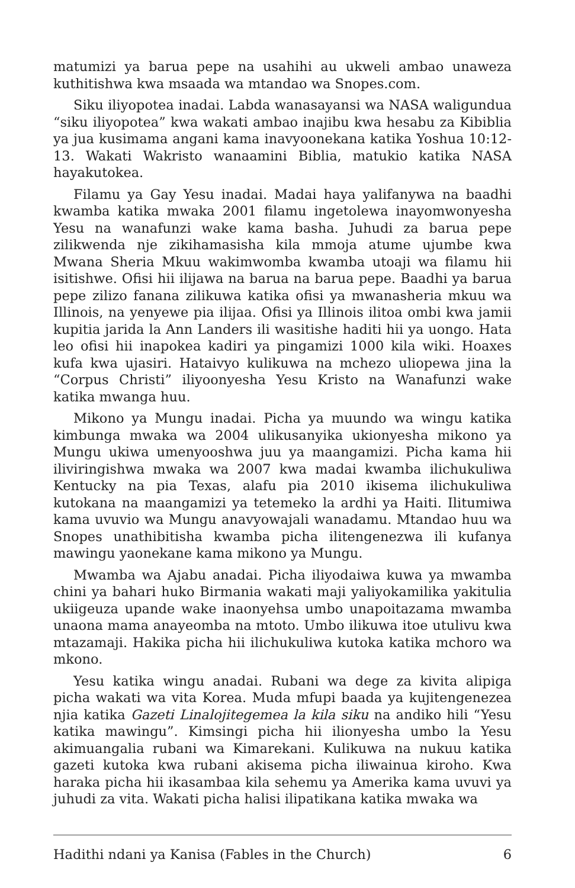matumizi ya barua pepe na usahihi au ukweli ambao unaweza kuthitishwa kwa msaada wa mtandao wa Snopes.com.
Siku iliyopotea inadai. Labda wanasayansi wa NASA waligundua “siku iliyopotea” kwa wakati ambao inajibu kwa hesabu za Kibiblia ya jua kusimama angani kama inavyoonekana katika Yoshua 10:12-13. Wakati Wakristo wanaamini Biblia, matukio katika NASA hayakutokea.
Filamu ya Gay Yesu inadai. Madai haya yalifanywa na baadhi kwamba katika mwaka 2001 filamu ingetolewa inayomwonyesha Yesu na wanafunzi wake kama basha. Juhudi za barua pepe zilikwenda nje zikihamasisha kila mmoja atume ujumbe kwa Mwana Sheria Mkuu wakimwomba kwamba utoaji wa filamu hii isitishwe. Ofisi hii ilijawa na barua na barua pepe. Baadhi ya barua pepe zilizo fanana zilikuwa katika ofisi ya mwanasheria mkuu wa Illinois, na yenyewe pia ilijaa. Ofisi ya Illinois ilitoa ombi kwa jamii kupitia jarida la Ann Landers ili wasitishe haditi hii ya uongo. Hata leo ofisi hii inapokea kadiri ya pingamizi 1000 kila wiki. Hoaxes kufa kwa ujasiri. Hataivyo kulikuwa na mchezo uliopewa jina la “Corpus Christi” iliyoonyesha Yesu Kristo na Wanafunzi wake katika mwanga huu.
Mikono ya Mungu inadai. Picha ya muundo wa wingu katika kimbunga mwaka wa 2004 ulikusanyika ukionyesha mikono ya Mungu ukiwa umenyooshwa juu ya maangamizi. Picha kama hii iliviringishwa mwaka wa 2007 kwa madai kwamba ilichukuliwa Kentucky na pia Texas, alafu pia 2010 ikisema ilichukuliwa kutokana na maangamizi ya tetemeko la ardhi ya Haiti. Ilitumiwa kama uvuvio wa Mungu anavyowajali wanadamu. Mtandao huu wa Snopes unathibitisha kwamba picha ilitengenezwa ili kufanya mawingu yaonekane kama mikono ya Mungu.
Mwamba wa Ajabu anadai. Picha iliyodaiwa kuwa ya mwamba chini ya bahari huko Birmania wakati maji yaliyokamilika yakitulia ukiigeuza upande wake inaonyehsa umbo unapoitazama mwamba unaona mama anayeomba na mtoto. Umbo ilikuwa itoe utulivu kwa mtazamaji. Hakika picha hii ilichukuliwa kutoka katika mchoro wa mkono.
Yesu katika wingu anadai. Rubani wa dege za kivita alipiga picha wakati wa vita Korea. Muda mfupi baada ya kujitengenezea njia katika Gazeti Linalojitegemea la kila siku na andiko hili “Yesu katika mawingu”. Kimsingi picha hii ilionyesha umbo la Yesu akimuangalia rubani wa Kimarekani. Kulikuwa na nukuu katika gazeti kutoka kwa rubani akisema picha iliwainua kiroho. Kwa haraka picha hii ikasambaa kila sehemu ya Amerika kama uvuvi ya juhudi za vita. Wakati picha halisi ilipatikana katika mwaka wa
Hadithi ndani ya Kanisa (Fables in the Church) 6